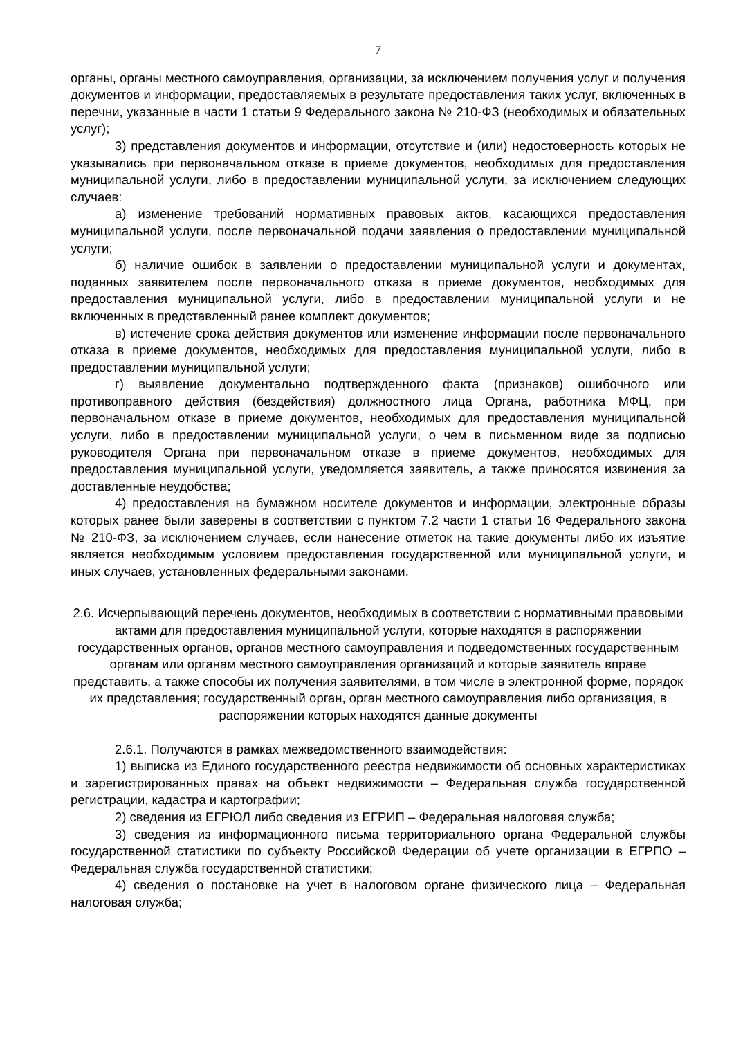7
органы, органы местного самоуправления, организации, за исключением получения услуг и получения документов и информации, предоставляемых в результате предоставления таких услуг, включенных в перечни, указанные в части 1 статьи 9 Федерального закона № 210-ФЗ (необходимых и обязательных услуг);
3) представления документов и информации, отсутствие и (или) недостоверность которых не указывались при первоначальном отказе в приеме документов, необходимых для предоставления муниципальной услуги, либо в предоставлении муниципальной услуги, за исключением следующих случаев:
а) изменение требований нормативных правовых актов, касающихся предоставления муниципальной услуги, после первоначальной подачи заявления о предоставлении муниципальной услуги;
б) наличие ошибок в заявлении о предоставлении муниципальной услуги и документах, поданных заявителем после первоначального отказа в приеме документов, необходимых для предоставления муниципальной услуги, либо в предоставлении муниципальной услуги и не включенных в представленный ранее комплект документов;
в) истечение срока действия документов или изменение информации после первоначального отказа в приеме документов, необходимых для предоставления муниципальной услуги, либо в предоставлении муниципальной услуги;
г) выявление документально подтвержденного факта (признаков) ошибочного или противоправного действия (бездействия) должностного лица Органа, работника МФЦ, при первоначальном отказе в приеме документов, необходимых для предоставления муниципальной услуги, либо в предоставлении муниципальной услуги, о чем в письменном виде за подписью руководителя Органа при первоначальном отказе в приеме документов, необходимых для предоставления муниципальной услуги, уведомляется заявитель, а также приносятся извинения за доставленные неудобства;
4) предоставления на бумажном носителе документов и информации, электронные образы которых ранее были заверены в соответствии с пунктом 7.2 части 1 статьи 16 Федерального закона № 210-ФЗ, за исключением случаев, если нанесение отметок на такие документы либо их изъятие является необходимым условием предоставления государственной или муниципальной услуги, и иных случаев, установленных федеральными законами.
2.6. Исчерпывающий перечень документов, необходимых в соответствии с нормативными правовыми актами для предоставления муниципальной услуги, которые находятся в распоряжении государственных органов, органов местного самоуправления и подведомственных государственным органам или органам местного самоуправления организаций и которые заявитель вправе представить, а также способы их получения заявителями, в том числе в электронной форме, порядок их представления; государственный орган, орган местного самоуправления либо организация, в распоряжении которых находятся данные документы
2.6.1. Получаются в рамках межведомственного взаимодействия:
1) выписка из Единого государственного реестра недвижимости об основных характеристиках и зарегистрированных правах на объект недвижимости – Федеральная служба государственной регистрации, кадастра и картографии;
2) сведения из ЕГРЮЛ либо сведения из ЕГРИП – Федеральная налоговая служба;
3) сведения из информационного письма территориального органа Федеральной службы государственной статистики по субъекту Российской Федерации об учете организации в ЕГРПО – Федеральная служба государственной статистики;
4) сведения о постановке на учет в налоговом органе физического лица – Федеральная налоговая служба;